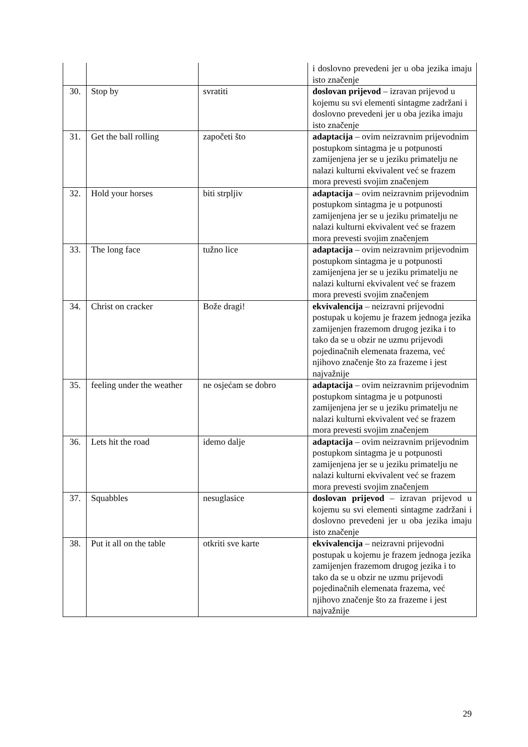| | | | i doslovno prevedeni jer u oba jezika imaju isto značenje |
| 30. | Stop by | svratiti | doslovan prijevod – izravan prijevod u kojemu su svi elementi sintagme zadržani i doslovno prevedeni jer u oba jezika imaju isto značenje |
| 31. | Get the ball rolling | započeti što | adaptacija – ovim neizravnim prijevodnim postupkom sintagma je u potpunosti zamijenjena jer se u jeziku primatelju ne nalazi kulturni ekvivalent već se frazem mora prevesti svojim značenjem |
| 32. | Hold your horses | biti strpljiv | adaptacija – ovim neizravnim prijevodnim postupkom sintagma je u potpunosti zamijenjena jer se u jeziku primatelju ne nalazi kulturni ekvivalent već se frazem mora prevesti svojim značenjem |
| 33. | The long face | tužno lice | adaptacija – ovim neizravnim prijevodnim postupkom sintagma je u potpunosti zamijenjena jer se u jeziku primatelju ne nalazi kulturni ekvivalent već se frazem mora prevesti svojim značenjem |
| 34. | Christ on cracker | Bože dragi! | ekvivalencija – neizravni prijevodni postupak u kojemu je frazem jednoga jezika zamijenjen frazemom drugog jezika i to tako da se u obzir ne uzmu prijevodi pojedinačnih elemenata frazema, već njihovo značenje što za frazeme i jest najvažnije |
| 35. | feeling under the weather | ne osjećam se dobro | adaptacija – ovim neizravnim prijevodnim postupkom sintagma je u potpunosti zamijenjena jer se u jeziku primatelju ne nalazi kulturni ekvivalent već se frazem mora prevesti svojim značenjem |
| 36. | Lets hit the road | idemo dalje | adaptacija – ovim neizravnim prijevodnim postupkom sintagma je u potpunosti zamijenjena jer se u jeziku primatelju ne nalazi kulturni ekvivalent već se frazem mora prevesti svojim značenjem |
| 37. | Squabbles | nesuglasice | doslovan prijevod – izravan prijevod u kojemu su svi elementi sintagme zadržani i doslovno prevedeni jer u oba jezika imaju isto značenje |
| 38. | Put it all on the table | otkriti sve karte | ekvivalencija – neizravni prijevodni postupak u kojemu je frazem jednoga jezika zamijenjen frazemom drugog jezika i to tako da se u obzir ne uzmu prijevodi pojedinačnih elemenata frazema, već njihovo značenje što za frazeme i jest najvažnije |
29